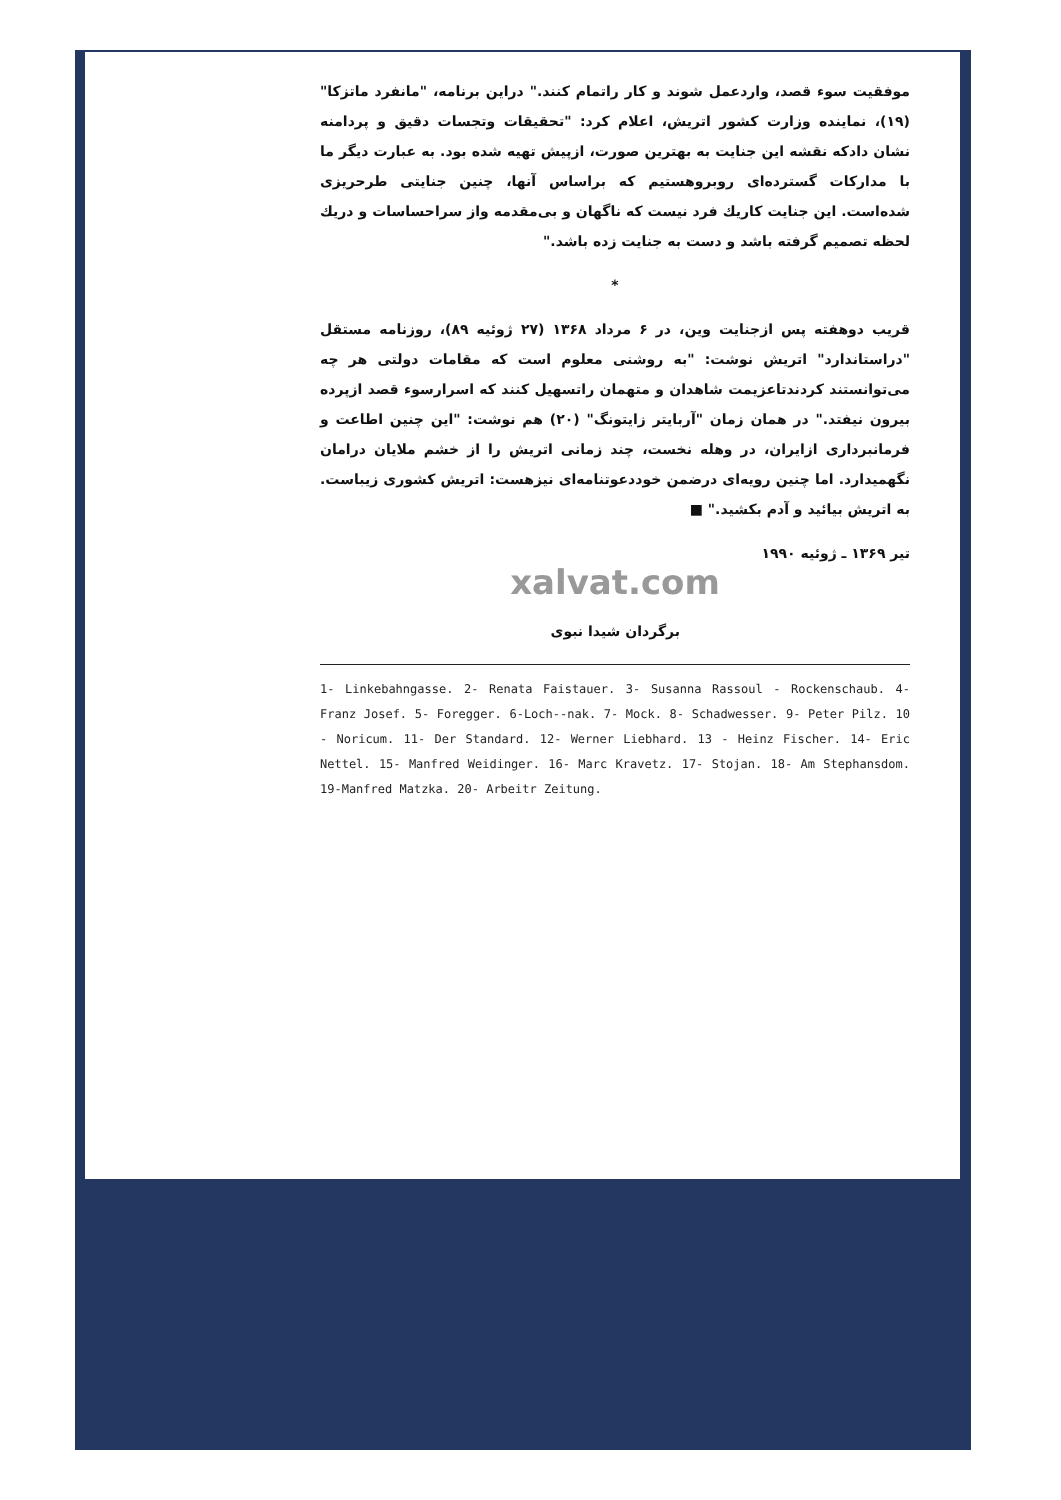موفقیت سوء قصد، واردعمل شوند و کار راتمام کنند." دراین برنامه، "مانفرد ماتزکا" (۱۹)، نماینده وزارت کشور اتریش، اعلام کرد: "تحقیقات وتجسات دقیق و پردامنه نشان دادکه نقشه این جنایت به بهترین صورت، ازپیش تهیه شده بود. به عبارت دیگر ما با مدارکات گسترده‌ای روبروهستیم که براساس آنها، چنین جنایتی طرحریزی شده‌است. این جنایت کاریك فرد نیست که ناگهان و بی‌مقدمه واز سراحساسات و دریك لحظه تصمیم گرفته باشد و دست به جنایت زده باشد."
*
قریب دوهفته پس ازجنایت وین، در ۶ مرداد ۱۳۶۸ (۲۷ ژوئیه ۸۹)، روزنامه مستقل "دراستاندارد" اتریش نوشت: "به روشنی معلوم است که مقامات دولتی هر چه می‌توانستند کردندتاعزیمت شاهدان و متهمان راتسهیل کنند که اسرارسوء قصد ازپرده بیرون نیفتد." در همان زمان "آربایتر زایتونگ" (۲۰) هم نوشت: "این چنین اطاعت و فرمانبرداری ازایران، در وهله نخست، چند زمانی اتریش را از خشم ملایان درامان نگهمیدارد. اما چنین رویه‌ای درضمن خوددعوتنامه‌ای نیزهست: اتریش کشوری زیباست. به اتریش بیائید و آدم بکشید." ■
تیر ۱۳۶۹ ـ ژوئیه ۱۹۹۰
xalvat.com
برگردان شیدا نبوی
1- Linkebahngasse. 2- Renata Faistauer. 3- Susanna Rassoul - Rockenschaub. 4- Franz Josef. 5- Foregger. 6-Loch--nak. 7- Mock. 8- Schadwesser. 9- Peter Pilz. 10 - Noricum. 11- Der Standard. 12- Werner Liebhard. 13 - Heinz Fischer. 14- Eric Nettel. 15- Manfred Weidinger. 16- Marc Kravetz. 17- Stojan. 18- Am Stephansdom. 19-Manfred Matzka. 20- Arbeitr Zeitung.